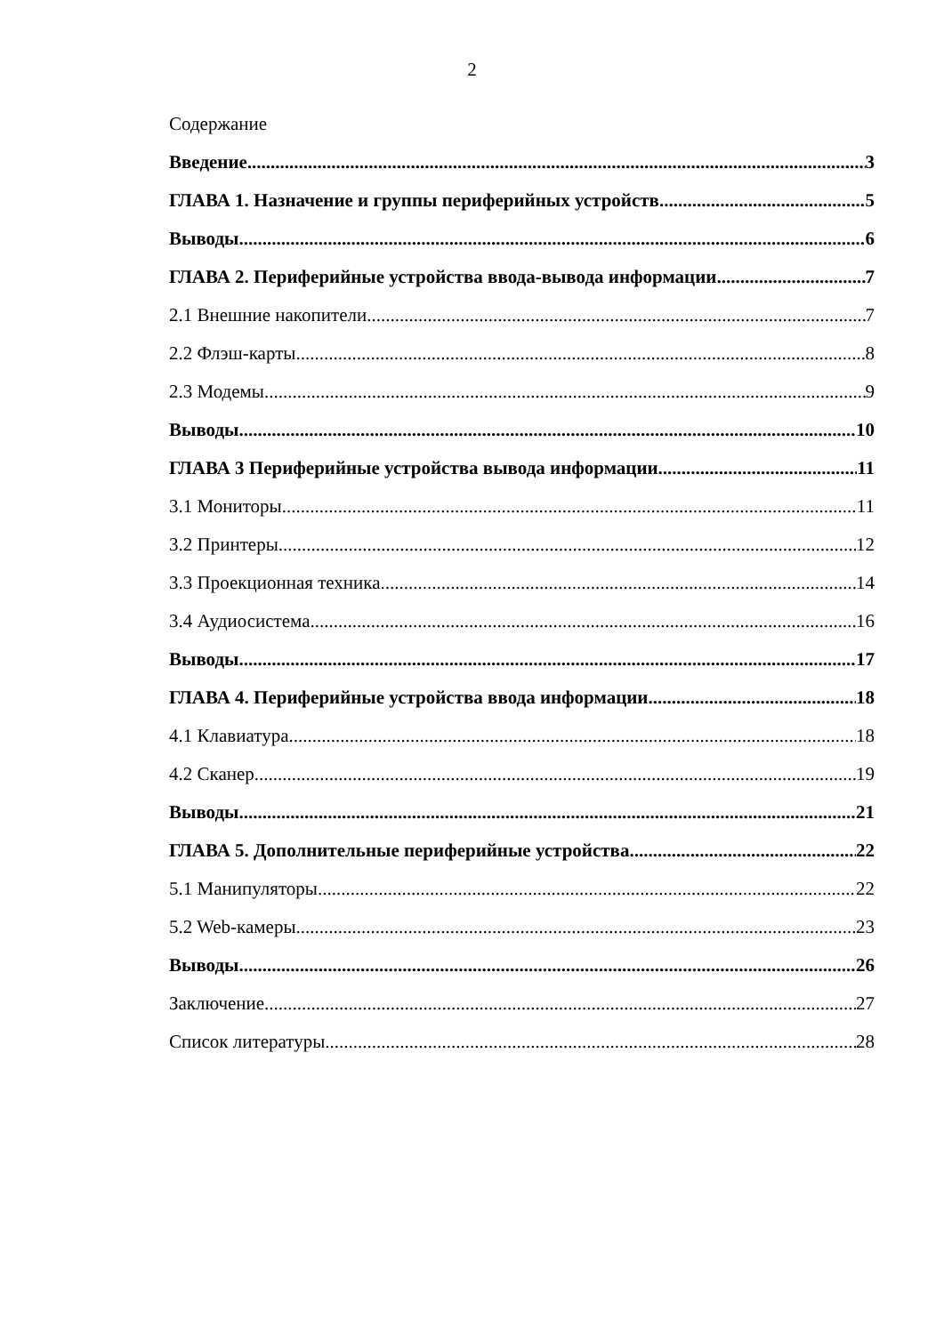2
Содержание
Введение 3
ГЛАВА 1. Назначение и группы периферийных устройств 5
Выводы 6
ГЛАВА 2. Периферийные устройства ввода-вывода информации 7
2.1 Внешние накопители 7
2.2 Флэш-карты 8
2.3 Модемы 9
Выводы 10
ГЛАВА 3 Периферийные устройства вывода информации 11
3.1 Мониторы 11
3.2 Принтеры 12
3.3 Проекционная техника 14
3.4 Аудиосистема 16
Выводы 17
ГЛАВА 4. Периферийные устройства ввода информации 18
4.1 Клавиатура 18
4.2 Сканер 19
Выводы 21
ГЛАВА 5. Дополнительные периферийные устройства 22
5.1 Манипуляторы 22
5.2 Web-камеры 23
Выводы 26
Заключение 27
Список литературы 28